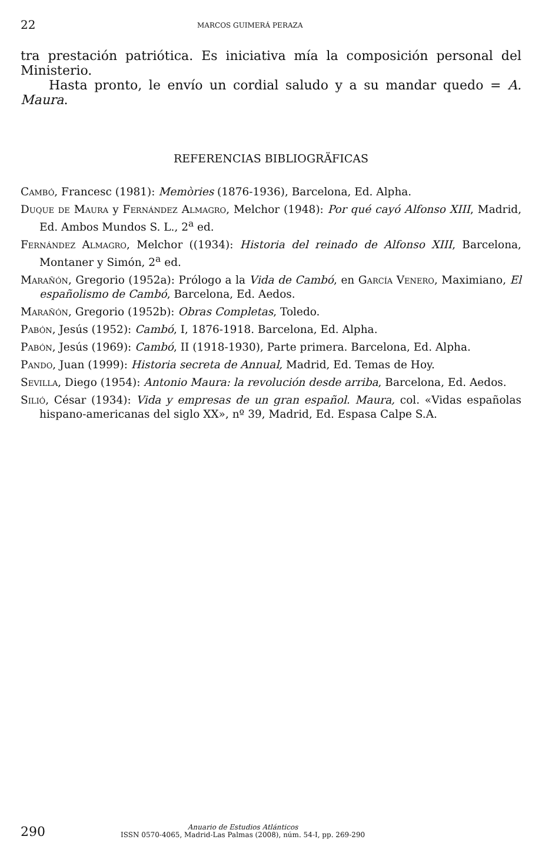22 MARCOS GUIMERÁ PERAZA
tra prestación patriótica. Es iniciativa mía la composición personal del Ministerio.
Hasta pronto, le envío un cordial saludo y a su mandar quedo = A. Maura.
REFERENCIAS BIBLIOGRÄFICAS
Cambó, Francesc (1981): Memòries (1876-1936), Barcelona, Ed. Alpha.
Duque de Maura y Fernández Almagro, Melchor (1948): Por qué cayó Alfonso XIII, Madrid, Ed. Ambos Mundos S. L., 2<sup>a</sup> ed.
Fernández Almagro, Melchor ((1934): Historia del reinado de Alfonso XIII, Barcelona, Montaner y Simón, 2<sup>a</sup> ed.
Marañón, Gregorio (1952a): Prólogo a la Vida de Cambó, en García Venero, Maximiano, El españolismo de Cambó, Barcelona, Ed. Aedos.
Marañón, Gregorio (1952b): Obras Completas, Toledo.
Pabón, Jesús (1952): Cambó, I, 1876-1918. Barcelona, Ed. Alpha.
Pabón, Jesús (1969): Cambó, II (1918-1930), Parte primera. Barcelona, Ed. Alpha.
Pando, Juan (1999): Historia secreta de Annual, Madrid, Ed. Temas de Hoy.
Sevilla, Diego (1954): Antonio Maura: la revolución desde arriba, Barcelona, Ed. Aedos.
Silió, César (1934): Vida y empresas de un gran español. Maura, col. «Vidas españolas hispano-americanas del siglo XX», nº 39, Madrid, Ed. Espasa Calpe S.A.
290
Anuario de Estudios Atlánticos
ISSN 0570-4065, Madrid-Las Palmas (2008), núm. 54-I, pp. 269-290